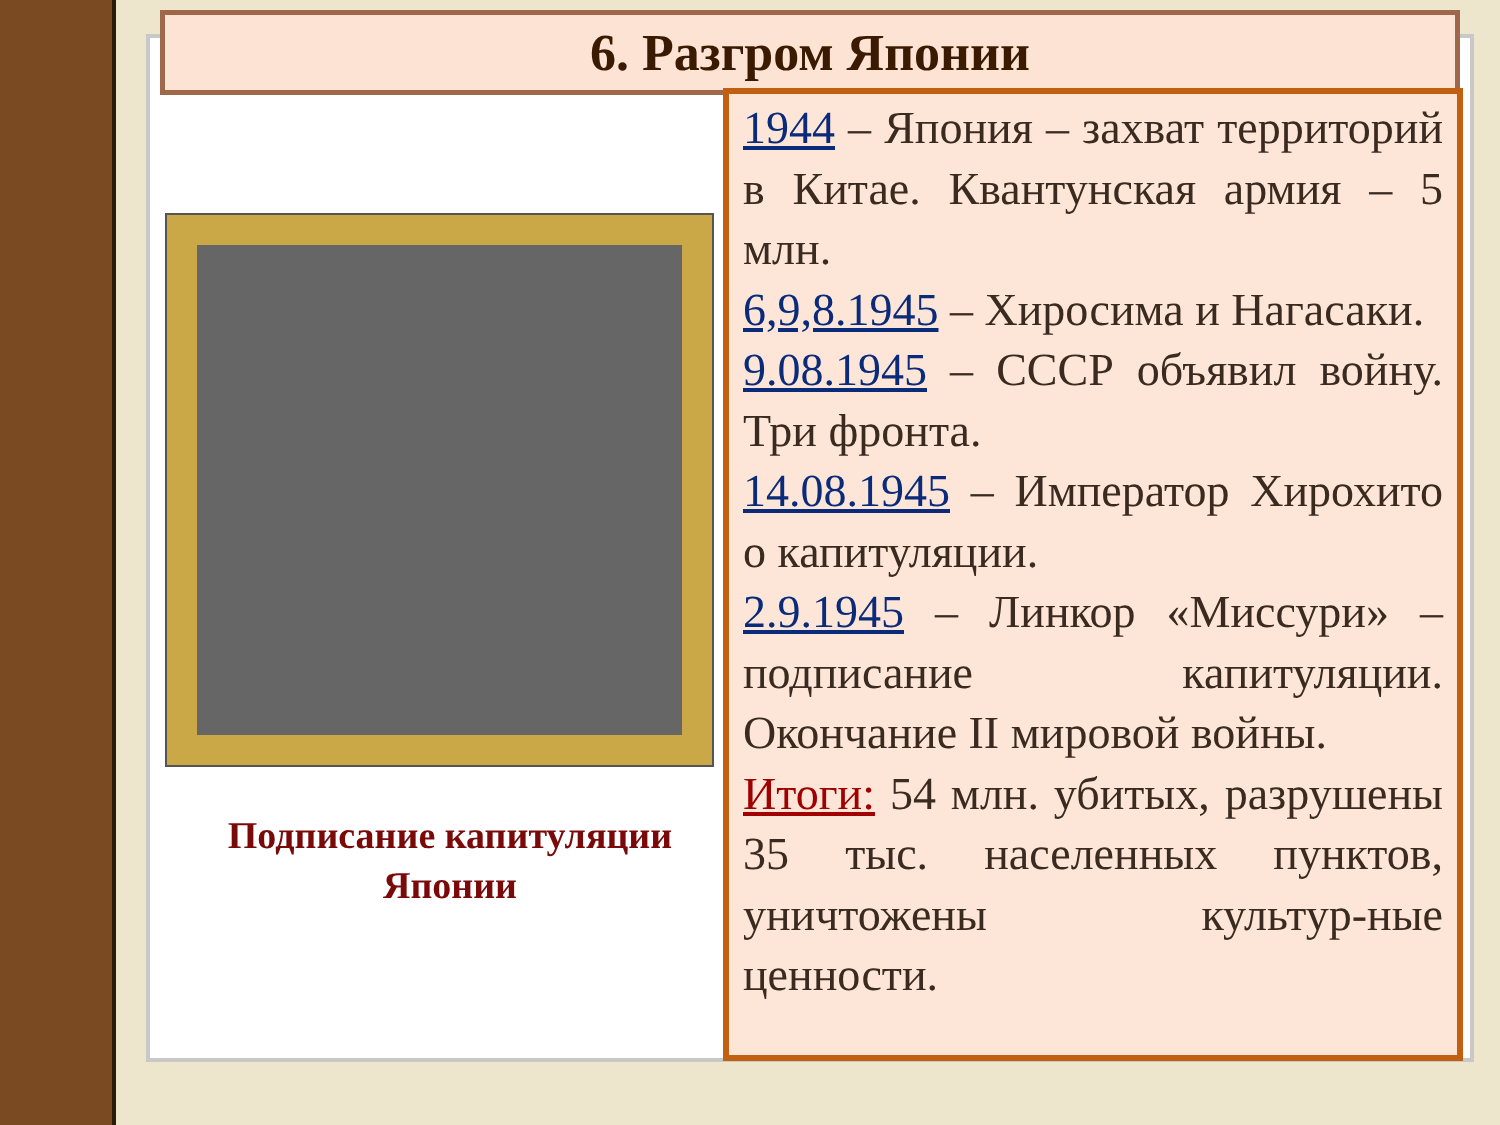6. Разгром Японии
Подписание капитуляции Японии
1944 – Япония – захват территорий в Китае. Квантунская армия – 5 млн.
6,9,8.1945 – Хиросима и Нагасаки.
9.08.1945 – СССР объявил войну. Три фронта.
14.08.1945 – Император Хирохито о капитуляции.
2.9.1945 – Линкор «Миссури» – подписание капитуляции. Окончание II мировой войны.
Итоги: 54 млн. убитых, разрушены 35 тыс. населенных пунктов, уничтожены культур-ные ценности.